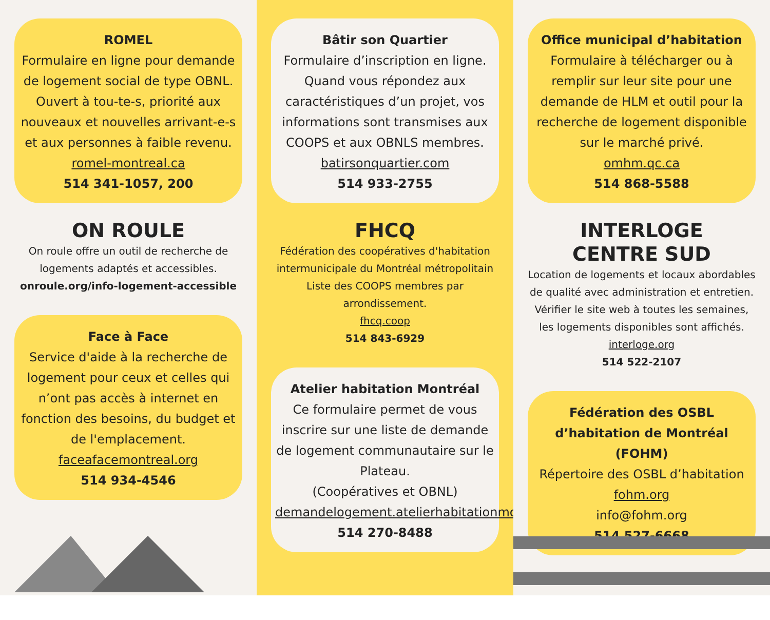ROMEL
Formulaire en ligne pour demande de logement social de type OBNL. Ouvert à tou-te-s, priorité aux nouveaux et nouvelles arrivant-e-s et aux personnes à faible revenu.
romel-montreal.ca
514 341-1057, 200
ON ROULE
On roule offre un outil de recherche de logements adaptés et accessibles.
onroule.org/info-logement-accessible
Face à Face
Service d'aide à la recherche de logement pour ceux et celles qui n’ont pas accès à internet en fonction des besoins, du budget et de l'emplacement.
faceafacemontreal.org
514 934-4546
Bâtir son Quartier
Formulaire d’inscription en ligne. Quand vous répondez aux caractéristiques d’un projet, vos informations sont transmises aux COOPS et aux OBNLS membres.
batirsonquartier.com
514 933-2755
FHCQ
Fédération des coopératives d'habitation intermunicipale du Montréal métropolitain Liste des COOPS membres par arrondissement.
fhcq.coop
514 843-6929
Atelier habitation Montréal
Ce formulaire permet de vous inscrire sur une liste de demande de logement communautaire sur le Plateau.
(Coopératives et OBNL)
demandelogement.atelierhabitationmontreal.org
514 270-8488
Office municipal d’habitation
Formulaire à télécharger ou à remplir sur leur site pour une demande de HLM et outil pour la recherche de logement disponible sur le marché privé.
omhm.qc.ca
514 868-5588
INTERLOGE
CENTRE SUD
Location de logements et locaux abordables de qualité avec administration et entretien.
Vérifier le site web à toutes les semaines, les logements disponibles sont affichés.
interloge.org
514 522-2107
Fédération des OSBL d’habitation de Montréal (FOHM)
Répertoire des OSBL d’habitation
fohm.org
info@fohm.org
514 527-6668